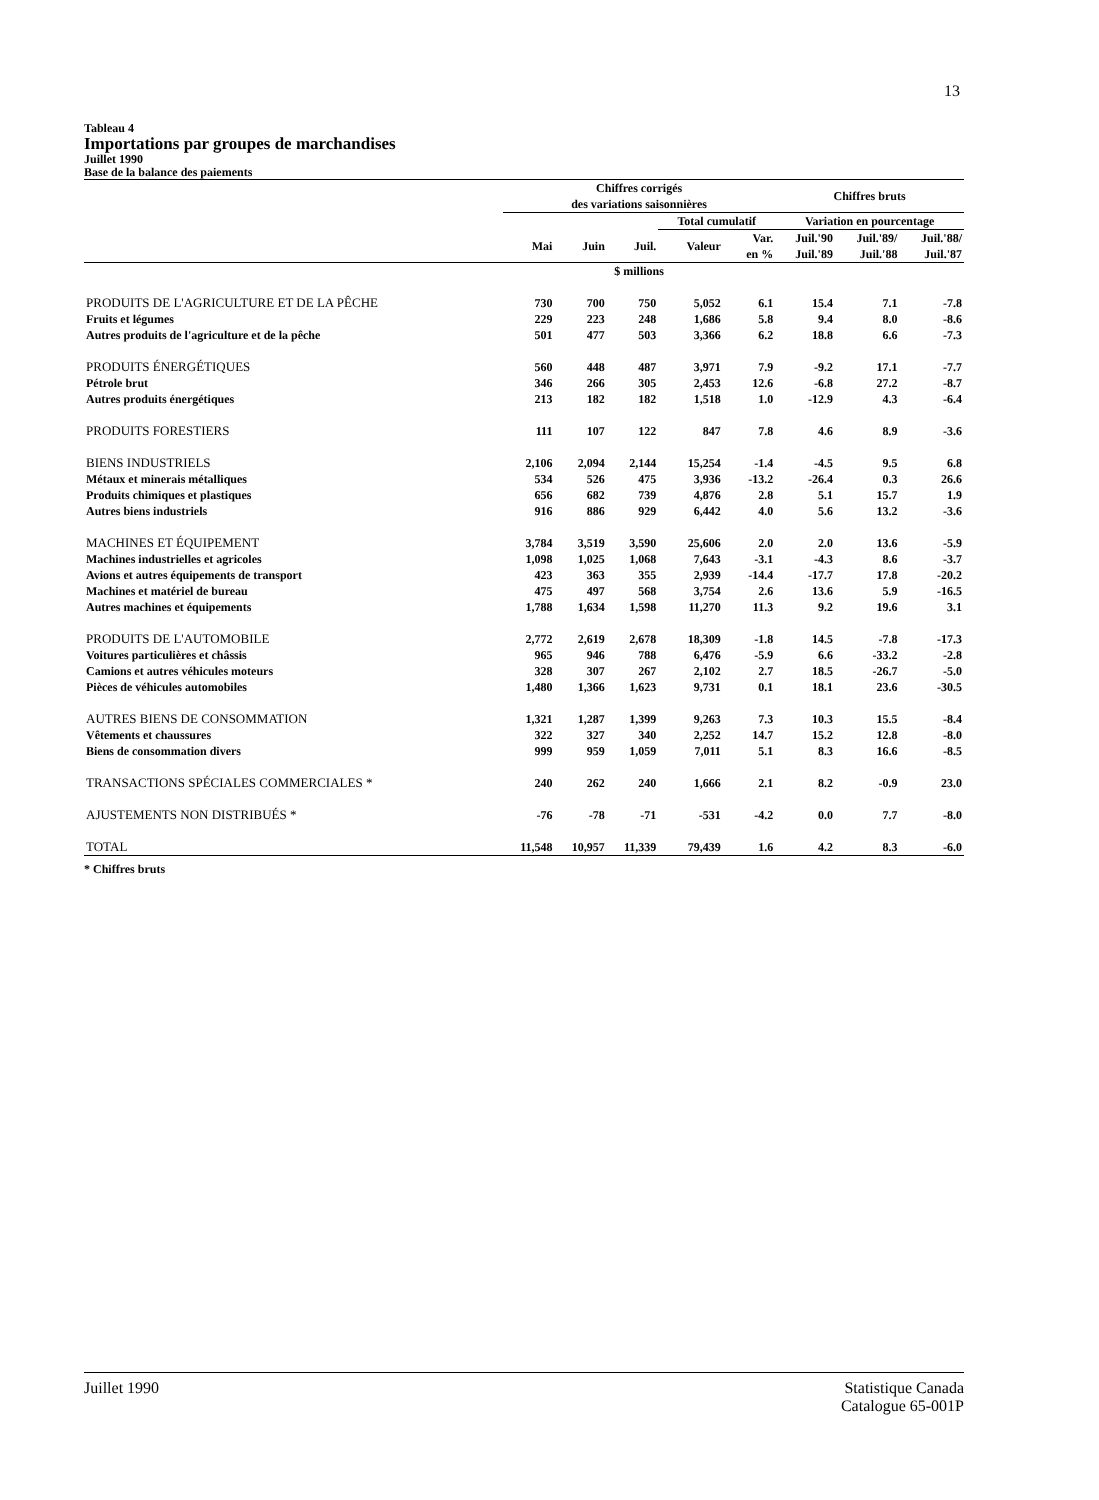13
Tableau 4
Importations par groupes de marchandises
Juillet 1990
Base de la balance des paiements
| | Chiffres corrigés des variations saisonnières | | | | | Chiffres bruts | | |
| --- | --- | --- | --- | --- | --- | --- | --- | --- |
| | | | | Total cumulatif | | Variation en pourcentage | | |
| | Mai | Juin | Juil. | Valeur | Var. en % | Juil.'90 Juil.'89 | Juil.'89/ Juil.'88 | Juil.'88/ Juil.'87 |
| | $ millions | | | | | | | |
| PRODUITS DE L'AGRICULTURE ET DE LA PÊCHE | 730 | 700 | 750 | 5,052 | 6.1 | 15.4 | 7.1 | -7.8 |
| Fruits et légumes | 229 | 223 | 248 | 1,686 | 5.8 | 9.4 | 8.0 | -8.6 |
| Autres produits de l'agriculture et de la pêche | 501 | 477 | 503 | 3,366 | 6.2 | 18.8 | 6.6 | -7.3 |
| PRODUITS ÉNERGÉTIQUES | 560 | 448 | 487 | 3,971 | 7.9 | -9.2 | 17.1 | -7.7 |
| Pétrole brut | 346 | 266 | 305 | 2,453 | 12.6 | -6.8 | 27.2 | -8.7 |
| Autres produits énergétiques | 213 | 182 | 182 | 1,518 | 1.0 | -12.9 | 4.3 | -6.4 |
| PRODUITS FORESTIERS | 111 | 107 | 122 | 847 | 7.8 | 4.6 | 8.9 | -3.6 |
| BIENS INDUSTRIELS | 2,106 | 2,094 | 2,144 | 15,254 | -1.4 | -4.5 | 9.5 | 6.8 |
| Métaux et minerais métalliques | 534 | 526 | 475 | 3,936 | -13.2 | -26.4 | 0.3 | 26.6 |
| Produits chimiques et plastiques | 656 | 682 | 739 | 4,876 | 2.8 | 5.1 | 15.7 | 1.9 |
| Autres biens industriels | 916 | 886 | 929 | 6,442 | 4.0 | 5.6 | 13.2 | -3.6 |
| MACHINES ET ÉQUIPEMENT | 3,784 | 3,519 | 3,590 | 25,606 | 2.0 | 2.0 | 13.6 | -5.9 |
| Machines industrielles et agricoles | 1,098 | 1,025 | 1,068 | 7,643 | -3.1 | -4.3 | 8.6 | -3.7 |
| Avions et autres équipements de transport | 423 | 363 | 355 | 2,939 | -14.4 | -17.7 | 17.8 | -20.2 |
| Machines et matériel de bureau | 475 | 497 | 568 | 3,754 | 2.6 | 13.6 | 5.9 | -16.5 |
| Autres machines et équipements | 1,788 | 1,634 | 1,598 | 11,270 | 11.3 | 9.2 | 19.6 | 3.1 |
| PRODUITS DE L'AUTOMOBILE | 2,772 | 2,619 | 2,678 | 18,309 | -1.8 | 14.5 | -7.8 | -17.3 |
| Voitures particulières et châssis | 965 | 946 | 788 | 6,476 | -5.9 | 6.6 | -33.2 | -2.8 |
| Camions et autres véhicules moteurs | 328 | 307 | 267 | 2,102 | 2.7 | 18.5 | -26.7 | -5.0 |
| Pièces de véhicules automobiles | 1,480 | 1,366 | 1,623 | 9,731 | 0.1 | 18.1 | 23.6 | -30.5 |
| AUTRES BIENS DE CONSOMMATION | 1,321 | 1,287 | 1,399 | 9,263 | 7.3 | 10.3 | 15.5 | -8.4 |
| Vêtements et chaussures | 322 | 327 | 340 | 2,252 | 14.7 | 15.2 | 12.8 | -8.0 |
| Biens de consommation divers | 999 | 959 | 1,059 | 7,011 | 5.1 | 8.3 | 16.6 | -8.5 |
| TRANSACTIONS SPÉCIALES COMMERCIALES * | 240 | 262 | 240 | 1,666 | 2.1 | 8.2 | -0.9 | 23.0 |
| AJUSTEMENTS NON DISTRIBUÉS * | -76 | -78 | -71 | -531 | -4.2 | 0.0 | 7.7 | -8.0 |
| TOTAL | 11,548 | 10,957 | 11,339 | 79,439 | 1.6 | 4.2 | 8.3 | -6.0 |
* Chiffres bruts
Juillet 1990 Statistique Canada
Catalogue 65-001P